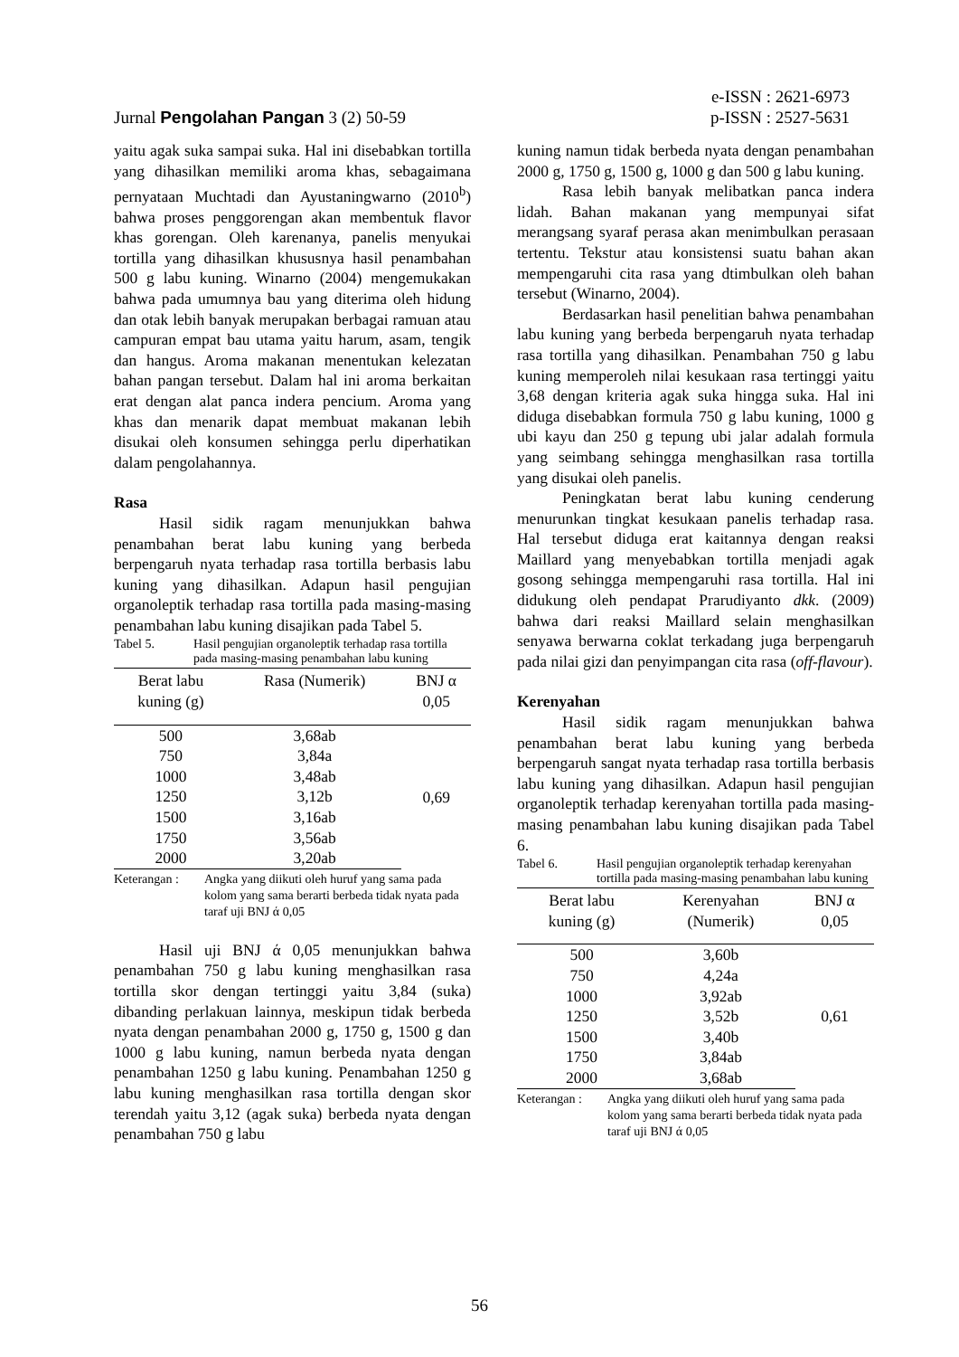e-ISSN : 2621-6973
Jurnal Pengolahan Pangan 3 (2) 50-59 p-ISSN : 2527-5631
yaitu agak suka sampai suka. Hal ini disebabkan tortilla yang dihasilkan memiliki aroma khas, sebagaimana pernyataan Muchtadi dan Ayustaningwarno (2010<sup>b</sup>) bahwa proses penggorengan akan membentuk flavor khas gorengan. Oleh karenanya, panelis menyukai tortilla yang dihasilkan khususnya hasil penambahan 500 g labu kuning. Winarno (2004) mengemukakan bahwa pada umumnya bau yang diterima oleh hidung dan otak lebih banyak merupakan berbagai ramuan atau campuran empat bau utama yaitu harum, asam, tengik dan hangus. Aroma makanan menentukan kelezatan bahan pangan tersebut. Dalam hal ini aroma berkaitan erat dengan alat panca indera pencium. Aroma yang khas dan menarik dapat membuat makanan lebih disukai oleh konsumen sehingga perlu diperhatikan dalam pengolahannya.
Rasa
Hasil sidik ragam menunjukkan bahwa penambahan berat labu kuning yang berbeda berpengaruh nyata terhadap rasa tortilla berbasis labu kuning yang dihasilkan. Adapun hasil pengujian organoleptik terhadap rasa tortilla pada masing-masing penambahan labu kuning disajikan pada Tabel 5.
Tabel 5. Hasil pengujian organoleptik terhadap rasa tortilla pada masing-masing penambahan labu kuning
| Berat labu kuning (g) | Rasa (Numerik) | BNJ α 0,05 |
| --- | --- | --- |
| 500 | 3,68ab | 0,69 |
| 750 | 3,84a | |
| 1000 | 3,48ab | |
| 1250 | 3,12b | |
| 1500 | 3,16ab | |
| 1750 | 3,56ab | |
| 2000 | 3,20ab | |
Keterangan : Angka yang diikuti oleh huruf yang sama pada kolom yang sama berarti berbeda tidak nyata pada taraf uji BNJ ά 0,05
Hasil uji BNJ ά 0,05 menunjukkan bahwa penambahan 750 g labu kuning menghasilkan rasa tortilla skor dengan tertinggi yaitu 3,84 (suka) dibanding perlakuan lainnya, meskipun tidak berbeda nyata dengan penambahan 2000 g, 1750 g, 1500 g dan 1000 g labu kuning, namun berbeda nyata dengan penambahan 1250 g labu kuning. Penambahan 1250 g labu kuning menghasilkan rasa tortilla dengan skor terendah yaitu 3,12 (agak suka) berbeda nyata dengan penambahan 750 g labu
kuning namun tidak berbeda nyata dengan penambahan 2000 g, 1750 g, 1500 g, 1000 g dan 500 g labu kuning.
Rasa lebih banyak melibatkan panca indera lidah. Bahan makanan yang mempunyai sifat merangsang syaraf perasa akan menimbulkan perasaan tertentu. Tekstur atau konsistensi suatu bahan akan mempengaruhi cita rasa yang dtimbulkan oleh bahan tersebut (Winarno, 2004).
Berdasarkan hasil penelitian bahwa penambahan labu kuning yang berbeda berpengaruh nyata terhadap rasa tortilla yang dihasilkan. Penambahan 750 g labu kuning memperoleh nilai kesukaan rasa tertinggi yaitu 3,68 dengan kriteria agak suka hingga suka. Hal ini diduga disebabkan formula 750 g labu kuning, 1000 g ubi kayu dan 250 g tepung ubi jalar adalah formula yang seimbang sehingga menghasilkan rasa tortilla yang disukai oleh panelis.
Peningkatan berat labu kuning cenderung menurunkan tingkat kesukaan panelis terhadap rasa. Hal tersebut diduga erat kaitannya dengan reaksi Maillard yang menyebabkan tortilla menjadi agak gosong sehingga mempengaruhi rasa tortilla. Hal ini didukung oleh pendapat Prarudiyanto dkk. (2009) bahwa dari reaksi Maillard selain menghasilkan senyawa berwarna coklat terkadang juga berpengaruh pada nilai gizi dan penyimpangan cita rasa (off-flavour).
Kerenyahan
Hasil sidik ragam menunjukkan bahwa penambahan berat labu kuning yang berbeda berpengaruh sangat nyata terhadap rasa tortilla berbasis labu kuning yang dihasilkan. Adapun hasil pengujian organoleptik terhadap kerenyahan tortilla pada masing-masing penambahan labu kuning disajikan pada Tabel 6.
Tabel 6. Hasil pengujian organoleptik terhadap kerenyahan tortilla pada masing-masing penambahan labu kuning
| Berat labu kuning (g) | Kerenyahan (Numerik) | BNJ α 0,05 |
| --- | --- | --- |
| 500 | 3,60b | 0,61 |
| 750 | 4,24a | |
| 1000 | 3,92ab | |
| 1250 | 3,52b | |
| 1500 | 3,40b | |
| 1750 | 3,84ab | |
| 2000 | 3,68ab | |
Keterangan : Angka yang diikuti oleh huruf yang sama pada kolom yang sama berarti berbeda tidak nyata pada taraf uji BNJ ά 0,05
56